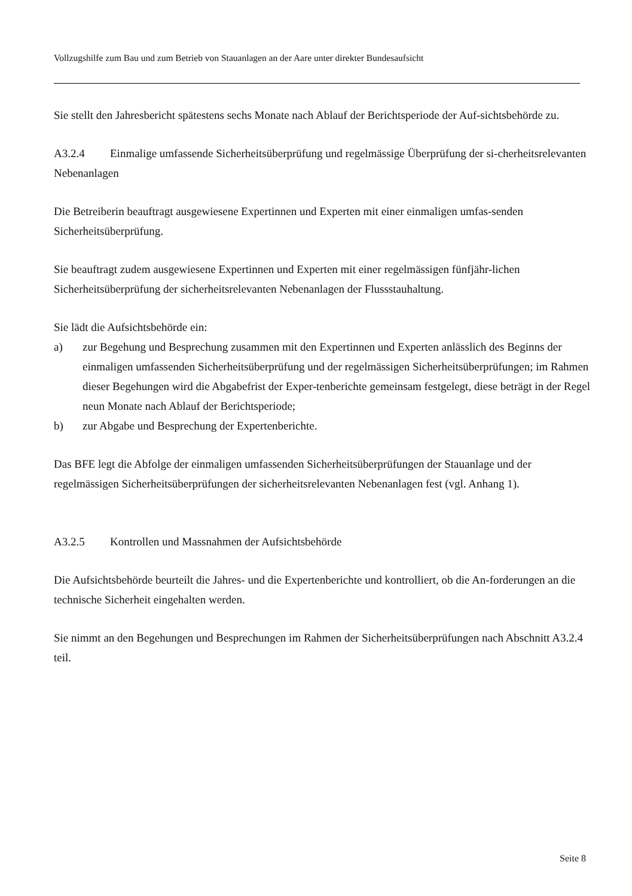Vollzugshilfe zum Bau und zum Betrieb von Stauanlagen an der Aare unter direkter Bundesaufsicht
Sie stellt den Jahresbericht spätestens sechs Monate nach Ablauf der Berichtsperiode der Auf-sichtsbehörde zu.
A3.2.4 Einmalige umfassende Sicherheitsüberprüfung und regelmässige Überprüfung der si-cherheitsrelevanten Nebenanlagen
Die Betreiberin beauftragt ausgewiesene Expertinnen und Experten mit einer einmaligen umfas-senden Sicherheitsüberprüfung.
Sie beauftragt zudem ausgewiesene Expertinnen und Experten mit einer regelmässigen fünfjähr-lichen Sicherheitsüberprüfung der sicherheitsrelevanten Nebenanlagen der Flussstauhaltung.
Sie lädt die Aufsichtsbehörde ein:
a) zur Begehung und Besprechung zusammen mit den Expertinnen und Experten anlässlich des Beginns der einmaligen umfassenden Sicherheitsüberprüfung und der regelmässigen Sicherheitsüberprüfungen; im Rahmen dieser Begehungen wird die Abgabefrist der Exper-tenberichte gemeinsam festgelegt, diese beträgt in der Regel neun Monate nach Ablauf der Berichtsperiode;
b) zur Abgabe und Besprechung der Expertenberichte.
Das BFE legt die Abfolge der einmaligen umfassenden Sicherheitsüberprüfungen der Stauanlage und der regelmässigen Sicherheitsüberprüfungen der sicherheitsrelevanten Nebenanlagen fest (vgl. Anhang 1).
A3.2.5 Kontrollen und Massnahmen der Aufsichtsbehörde
Die Aufsichtsbehörde beurteilt die Jahres- und die Expertenberichte und kontrolliert, ob die An-forderungen an die technische Sicherheit eingehalten werden.
Sie nimmt an den Begehungen und Besprechungen im Rahmen der Sicherheitsüberprüfungen nach Abschnitt A3.2.4 teil.
Seite 8